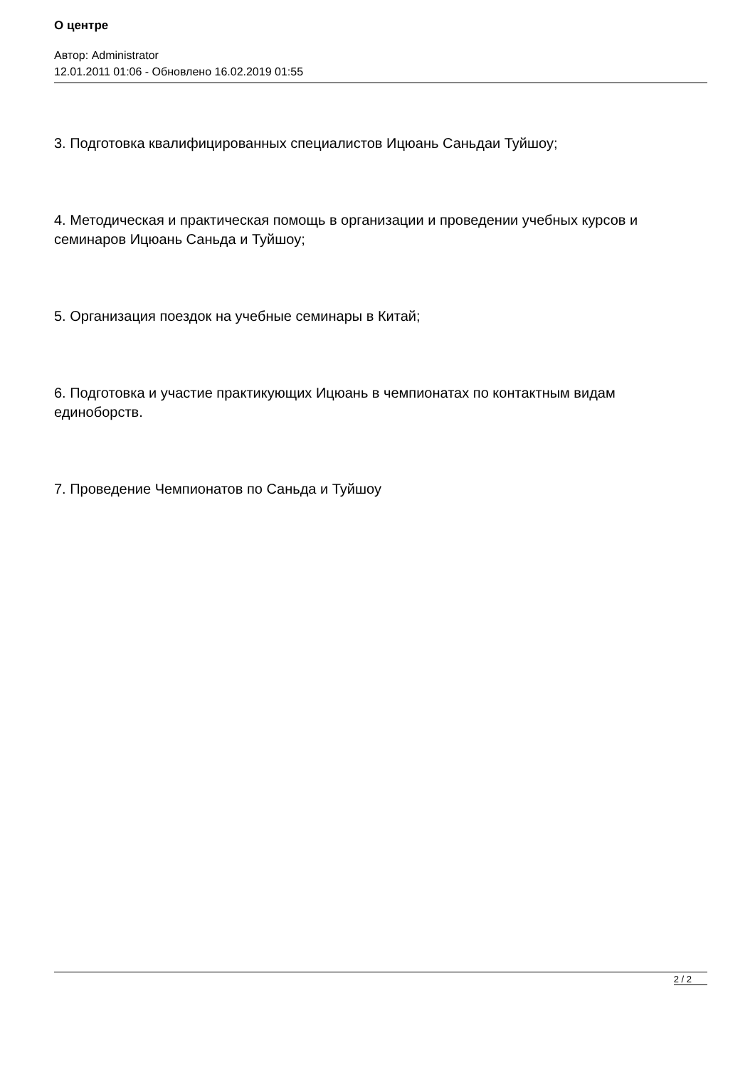О центре
Автор: Administrator
12.01.2011 01:06 - Обновлено 16.02.2019 01:55
3. Подготовка квалифицированных специалистов Ицюань Саньдаи Туйшоу;
4. Методическая и практическая помощь в организации и проведении учебных курсов и семинаров Ицюань Саньда и Туйшоу;
5. Организация поездок на учебные семинары в Китай;
6. Подготовка и участие практикующих Ицюань в чемпионатах по контактным видам единоборств.
7. Проведение Чемпионатов по Саньда и Туйшоу
2 / 2